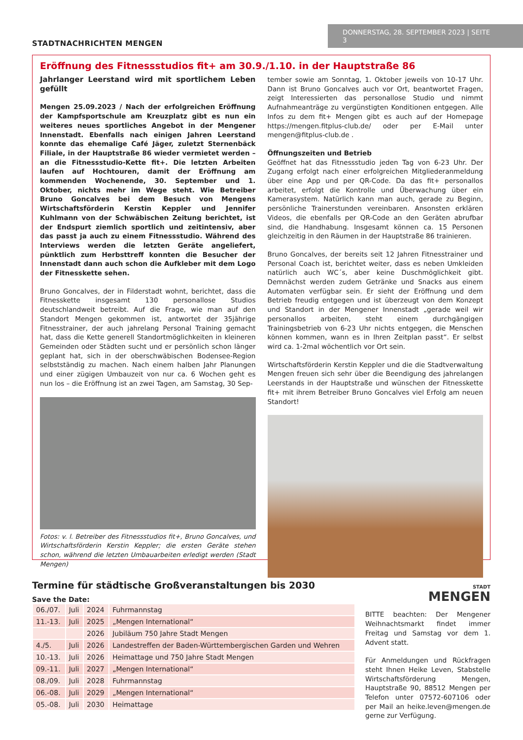STADTNACHRICHTEN MENGEN
DONNERSTAG, 28. SEPTEMBER 2023 | SEITE 3
Eröffnung des Fitnessstudios fit+ am 30.9./1.10. in der Hauptstraße 86
Jahrlanger Leerstand wird mit sportlichem Leben gefüllt
Mengen 25.09.2023 / Nach der erfolgreichen Eröffnung der Kampfsportschule am Kreuzplatz gibt es nun ein weiteres neues sportliches Angebot in der Mengener Innenstadt. Ebenfalls nach einigen Jahren Leerstand konnte das ehemalige Café Jäger, zuletzt Sternenbäck Filiale, in der Hauptstraße 86 wieder vermietet werden – an die Fitnessstudio-Kette fit+. Die letzten Arbeiten laufen auf Hochtouren, damit der Eröffnung am kommenden Wochenende, 30. September und 1. Oktober, nichts mehr im Wege steht. Wie Betreiber Bruno Goncalves bei dem Besuch von Mengens Wirtschaftsförderin Kerstin Keppler und Jennifer Kuhlmann von der Schwäbischen Zeitung berichtet, ist der Endspurt ziemlich sportlich und zeitintensiv, aber das passt ja auch zu einem Fitnessstudio. Während des Interviews werden die letzten Geräte angeliefert, pünktlich zum Herbsttreff konnten die Besucher der Innenstadt dann auch schon die Aufkleber mit dem Logo der Fitnesskette sehen.
Bruno Goncalves, der in Filderstadt wohnt, berichtet, dass die Fitnesskette insgesamt 130 personallose Studios deutschlandweit betreibt. Auf die Frage, wie man auf den Standort Mengen gekommen ist, antwortet der 35jährige Fitnesstrainer, der auch jahrelang Personal Training gemacht hat, dass die Kette generell Standortmöglichkeiten in kleineren Gemeinden oder Städten sucht und er persönlich schon länger geplant hat, sich in der oberschwäbischen Bodensee-Region selbstständig zu machen. Nach einem halben Jahr Planungen und einer zügigen Umbauzeit von nur ca. 6 Wochen geht es nun los – die Eröffnung ist an zwei Tagen, am Samstag, 30 Sep-
Fotos: v. l. Betreiber des Fitnessstudios fit+, Bruno Goncalves, und Wirtschaftsförderin Kerstin Keppler; die ersten Geräte stehen schon, während die letzten Umbauarbeiten erledigt werden (Stadt Mengen)
tember sowie am Sonntag, 1. Oktober jeweils von 10-17 Uhr. Dann ist Bruno Goncalves auch vor Ort, beantwortet Fragen, zeigt Interessierten das personallose Studio und nimmt Aufnahmeanträge zu vergünstigten Konditionen entgegen. Alle Infos zu dem fit+ Mengen gibt es auch auf der Homepage https://mengen.fitplus-club.de/ oder per E-Mail unter mengen@fitplus-club.de .
Öffnungszeiten und Betrieb
Geöffnet hat das Fitnessstudio jeden Tag von 6-23 Uhr. Der Zugang erfolgt nach einer erfolgreichen Mitgliederanmeldung über eine App und per QR-Code. Da das fit+ personallos arbeitet, erfolgt die Kontrolle und Überwachung über ein Kamerasystem. Natürlich kann man auch, gerade zu Beginn, persönliche Trainerstunden vereinbaren. Ansonsten erklären Videos, die ebenfalls per QR-Code an den Geräten abrufbar sind, die Handhabung. Insgesamt können ca. 15 Personen gleichzeitig in den Räumen in der Hauptstraße 86 trainieren.
Bruno Goncalves, der bereits seit 12 Jahren Fitnesstrainer und Personal Coach ist, berichtet weiter, dass es neben Umkleiden natürlich auch WC´s, aber keine Duschmöglichkeit gibt. Demnächst werden zudem Getränke und Snacks aus einem Automaten verfügbar sein. Er sieht der Eröffnung und dem Betrieb freudig entgegen und ist überzeugt von dem Konzept und Standort in der Mengener Innenstadt „gerade weil wir personallos arbeiten, steht einem durchgängigen Trainingsbetrieb von 6-23 Uhr nichts entgegen, die Menschen können kommen, wann es in Ihren Zeitplan passt“. Er selbst wird ca. 1-2mal wöchentlich vor Ort sein.
Wirtschaftsförderin Kerstin Keppler und die die Stadtverwaltung Mengen freuen sich sehr über die Beendigung des jahrelangen Leerstands in der Hauptstraße und wünschen der Fitnesskette fit+ mit ihrem Betreiber Bruno Goncalves viel Erfolg am neuen Standort!
Termine für städtische Großveranstaltungen bis 2030
Save the Date:
| 06./07. | Juli | 2024 | Fuhrmannstag |
| 11.-13. | Juli | 2025 | „Mengen International“ |
| | | 2026 | Jubiläum 750 Jahre Stadt Mengen |
| 4./5. | Juli | 2026 | Landestreffen der Baden-Württembergischen Garden und Wehren |
| 10.-13. | Juli | 2026 | Heimattage und 750 Jahre Stadt Mengen |
| 09.-11. | Juli | 2027 | „Mengen International“ |
| 08./09. | Juli | 2028 | Fuhrmannstag |
| 06.-08. | Juli | 2029 | „Mengen International“ |
| 05.-08. | Juli | 2030 | Heimattage |
STADT
MENGEN
BITTE beachten: Der Mengener Weihnachtsmarkt findet immer Freitag und Samstag vor dem 1. Advent statt.
Für Anmeldungen und Rückfragen steht Ihnen Heike Leven, Stabstelle Wirtschaftsförderung Mengen, Hauptstraße 90, 88512 Mengen per Telefon unter 07572-607106 oder per Mail an heike.leven@mengen.de gerne zur Verfügung.